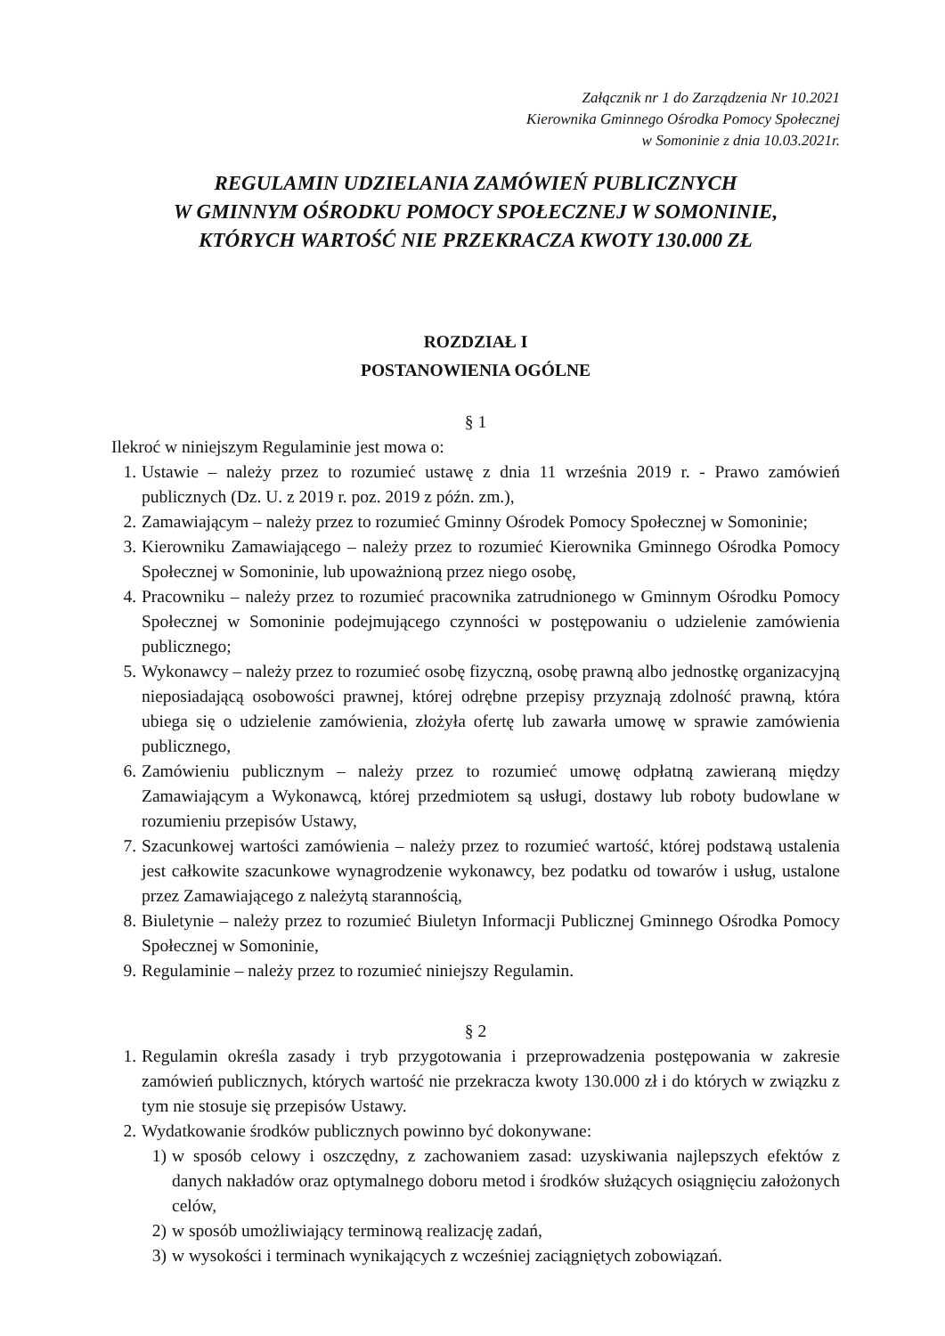Załącznik nr 1 do Zarządzenia Nr 10.2021
Kierownika Gminnego Ośrodka Pomocy Społecznej
w Somoninie z dnia 10.03.2021r.
REGULAMIN UDZIELANIA ZAMÓWIEŃ PUBLICZNYCH
W GMINNYM OŚRODKU POMOCY SPOŁECZNEJ W SOMONINIE,
KTÓRYCH WARTOŚĆ NIE PRZEKRACZA KWOTY 130.000 ZŁ
ROZDZIAŁ I
POSTANOWIENIA OGÓLNE
§ 1
Ilekroć w niniejszym Regulaminie jest mowa o:
1. Ustawie – należy przez to rozumieć ustawę z dnia 11 września 2019 r. - Prawo zamówień publicznych (Dz. U. z 2019 r. poz. 2019 z późn. zm.),
2. Zamawiającym – należy przez to rozumieć Gminny Ośrodek Pomocy Społecznej w Somoninie;
3. Kierowniku Zamawiającego – należy przez to rozumieć Kierownika Gminnego Ośrodka Pomocy Społecznej w Somoninie, lub upoważnioną przez niego osobę,
4. Pracowniku – należy przez to rozumieć pracownika zatrudnionego w Gminnym Ośrodku Pomocy Społecznej w Somoninie podejmującego czynności w postępowaniu o udzielenie zamówienia publicznego;
5. Wykonawcy – należy przez to rozumieć osobę fizyczną, osobę prawną albo jednostkę organizacyjną nieposiadającą osobowości prawnej, której odrębne przepisy przyznają zdolność prawną, która ubiega się o udzielenie zamówienia, złożyła ofertę lub zawarła umowę w sprawie zamówienia publicznego,
6. Zamówieniu publicznym – należy przez to rozumieć umowę odpłatną zawieraną między Zamawiającym a Wykonawcą, której przedmiotem są usługi, dostawy lub roboty budowlane w rozumieniu przepisów Ustawy,
7. Szacunkowej wartości zamówienia – należy przez to rozumieć wartość, której podstawą ustalenia jest całkowite szacunkowe wynagrodzenie wykonawcy, bez podatku od towarów i usług, ustalone przez Zamawiającego z należytą starannością,
8. Biuletynie – należy przez to rozumieć Biuletyn Informacji Publicznej Gminnego Ośrodka Pomocy Społecznej w Somoninie,
9. Regulaminie – należy przez to rozumieć niniejszy Regulamin.
§ 2
1. Regulamin określa zasady i tryb przygotowania i przeprowadzenia postępowania w zakresie zamówień publicznych, których wartość nie przekracza kwoty 130.000 zł i do których w związku z tym nie stosuje się przepisów Ustawy.
2. Wydatkowanie środków publicznych powinno być dokonywane:
1) w sposób celowy i oszczędny, z zachowaniem zasad: uzyskiwania najlepszych efektów z danych nakładów oraz optymalnego doboru metod i środków służących osiągnięciu założonych celów,
2) w sposób umożliwiający terminową realizację zadań,
3) w wysokości i terminach wynikających z wcześniej zaciągniętych zobowiązań.